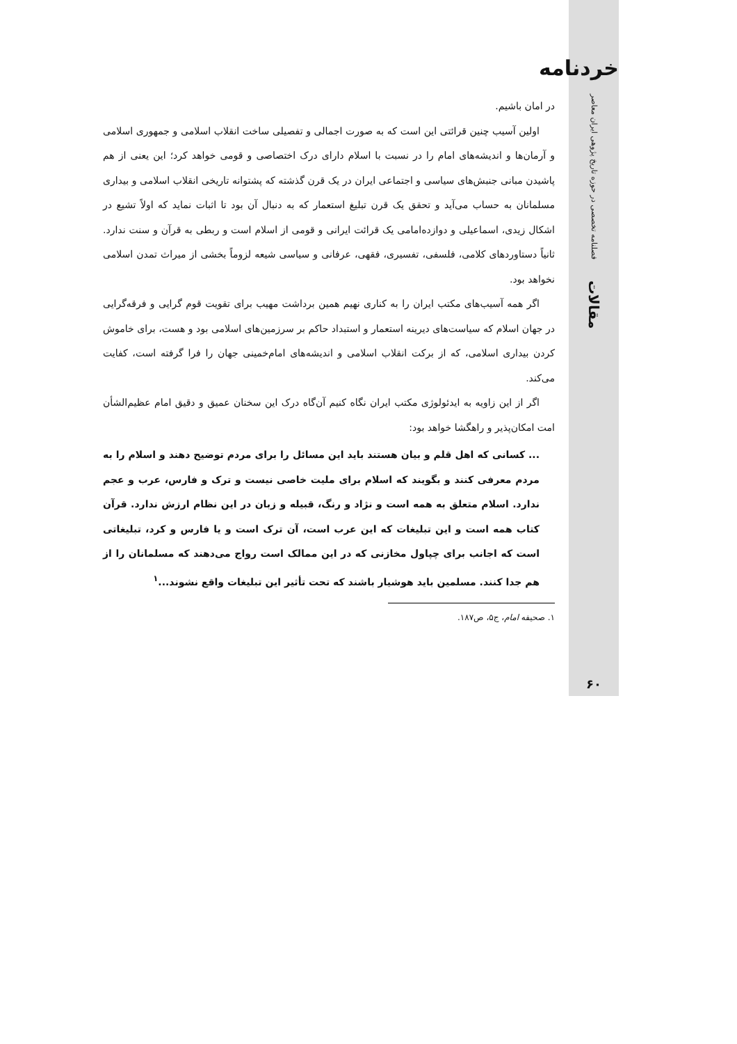خردنامه
فصلنامه تخصصی در حوزه تاریخ پژوهی ایران معاصر
مقالات
۶۰
در امان باشیم.
اولین آسیب چنین قرائتی این است که به صورت اجمالی و تفصیلی ساخت انقلاب اسلامی و جمهوری اسلامی و آرمان‌ها و اندیشه‌های امام را در نسبت با اسلام دارای درک اختصاصی و قومی خواهد کرد؛ این یعنی از هم پاشیدن مبانی جنبش‌های سیاسی و اجتماعی ایران در یک قرن گذشته که پشتوانه تاریخی انقلاب اسلامی و بیداری مسلمانان به حساب می‌آید و تحقق یک قرن تبلیغ استعمار که به دنبال آن بود تا اثبات نماید که اولاً تشیع در اشکال زیدی، اسماعیلی و دوازده‌امامی یک قرائت ایرانی و قومی از اسلام است و ربطی به قرآن و سنت ندارد. ثانیاً دستاوردهای کلامی، فلسفی، تفسیری، فقهی، عرفانی و سیاسی شیعه لزوماً بخشی از میراث تمدن اسلامی نخواهد بود.
اگر همه آسیب‌های مکتب ایران را به کناری نهیم همین برداشت مهیب برای تقویت قوم گرایی و فرقه‌گرایی در جهان اسلام که سیاست‌های دیرینه استعمار و استبداد حاکم بر سرزمین‌های اسلامی بود و هست، برای خاموش کردن بیداری اسلامی، که از برکت انقلاب اسلامی و اندیشه‌های امام‌خمینی جهان را فرا گرفته است، کفایت می‌کند.
اگر از این زاویه به ایدئولوژی مکتب ایران نگاه کنیم آن‌گاه درک این سخنان عمیق و دقیق امام عظیم‌الشأن امت امکان‌پذیر و راهگشا خواهد بود:
... کسانی که اهل قلم و بیان هستند باید این مسائل را برای مردم توضیح دهند و اسلام را به مردم معرفی کنند و بگویند که اسلام برای ملیت خاصی نیست و ترک و فارس، عرب و عجم ندارد. اسلام متعلق به همه است و نژاد و رنگ، قبیله و زبان در این نظام ارزش ندارد. قرآن کتاب همه است و این تبلیغات که این عرب است، آن ترک است و یا فارس و کرد، تبلیغاتی است که اجانب برای چپاول مخازنی که در این ممالک است رواج می‌دهند که مسلمانان را از هم جدا کنند. مسلمین باید هوشیار باشند که تحت تأثیر این تبلیغات واقع نشوند...<sup>۱</sup>
۱. صحیفه امام، ج۵، ص۱۸۷.